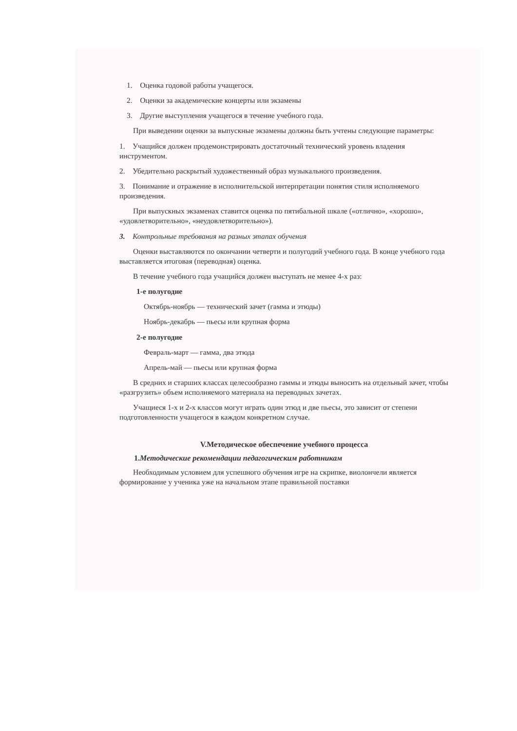1. Оценка годовой работы учащегося.
2. Оценки за академические концерты или экзамены
3. Другие выступления учащегося в течение учебного года.
При выведении оценки за выпускные экзамены должны быть учтены следующие параметры:
1. Учащийся должен продемонстрировать достаточный технический уровень владения инструментом.
2. Убедительно раскрытый художественный образ музыкального произведения.
3. Понимание и отражение в исполнительской интерпретации понятия стиля исполняемого произведения.
При выпускных экзаменах ставится оценка по пятибальной шкале («отлично», «хорошо», «удовлетворительно», «неудовлетворительно»).
3. Контрольные требования на разных этапах обучения
Оценки выставляются по окончании четверти и полугодий учебного года. В конце учебного года выставляется итоговая (переводная) оценка.
В течение учебного года учащийся должен выступать не менее 4-х раз:
1-е полугодие
Октябрь-ноябрь — технический зачет (гамма и этюды)
Ноябрь-декабрь — пьесы или крупная форма
2-е полугодие
Февраль-март — гамма, два этюда
Апрель-май — пьесы или крупная форма
В средних и старших классах целесообразно гаммы и этюды выносить на отдельный зачет, чтобы «разгрузить» объем исполняемого материала на переводных зачетах.
Учащиеся 1-х и 2-х классов могут играть один этюд и две пьесы, это зависит от степени подготовленности учащегося в каждом конкретном случае.
V.Методическое обеспечение учебного процесса
1.Методические рекомендации педагогическим работникам
Необходимым условием для успешного обучения игре на скрипке, виолончели является формирование у ученика уже на начальном этапе правильной поставки